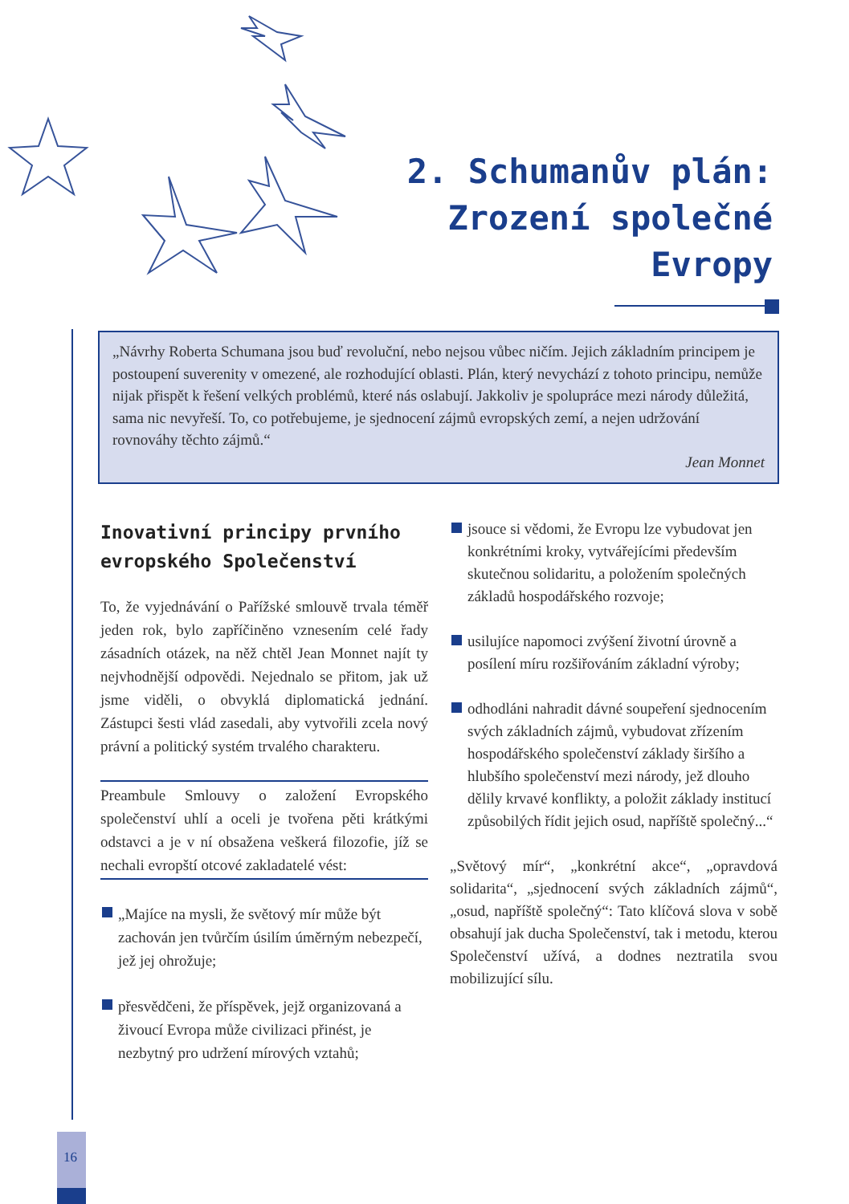2. Schumanův plán:
Zrození společné
Evropy
„Návrhy Roberta Schumana jsou buď revoluční, nebo nejsou vůbec ničím. Jejich základním principem je postoupení suverenity v omezené, ale rozhodující oblasti. Plán, který nevychází z tohoto principu, nemůže nijak přispět k řešení velkých problémů, které nás oslabují. Jakkoliv je spolupráce mezi národy důležitá, sama nic nevyřeší. To, co potřebujeme, je sjednocení zájmů evropských zemí, a nejen udržování rovnováhy těchto zájmů.“
Jean Monnet
Inovativní principy prvního evropského Společenství
To, že vyjednávání o Pařížské smlouvě trvala téměř jeden rok, bylo zapříčiněno vznesením celé řady zásadních otázek, na něž chtěl Jean Monnet najít ty nejvhodnější odpovědi. Nejednalo se přitom, jak už jsme viděli, o obvyklá diplomatická jednání. Zástupci šesti vlád zasedali, aby vytvořili zcela nový právní a politický systém trvalého charakteru.
Preambule Smlouvy o založení Evropského společenství uhlí a oceli je tvořena pěti krátkými odstavci a je v ní obsažena veškerá filozofie, jíž se nechali evropští otcové zakladatelé vést:
„Majíce na mysli, že světový mír může být zachován jen tvůrčím úsilím úměrným nebezpečí, jež jej ohrožuje;
přesvědčeni, že příspěvek, jejž organizovaná a živoucí Evropa může civilizaci přinést, je nezbytný pro udržení mírových vztahů;
jsouce si vědomi, že Evropu lze vybudovat jen konkrétními kroky, vytvářejícími především skutečnou solidaritu, a položením společných základů hospodářského rozvoje;
usilujíce napomoci zvýšení životní úrovně a posílení míru rozšiřováním základní výroby;
odhodláni nahradit dávné soupeření sjednocením svých základních zájmů, vybudovat zřízením hospodářského společenství základy širšího a hlubšího společenství mezi národy, jež dlouho dělily krvavé konflikty, a položit základy institucí způsobilých řídit jejich osud, napříště společný...“
„Světový mír“, „konkrétní akce“, „opravdová solidarita“, „sjednocení svých základních zájmů“, „osud, napříště společný“: Tato klíčová slova v sobě obsahují jak ducha Společenství, tak i metodu, kterou Společenství užívá, a dodnes neztratila svou mobilizující sílu.
16